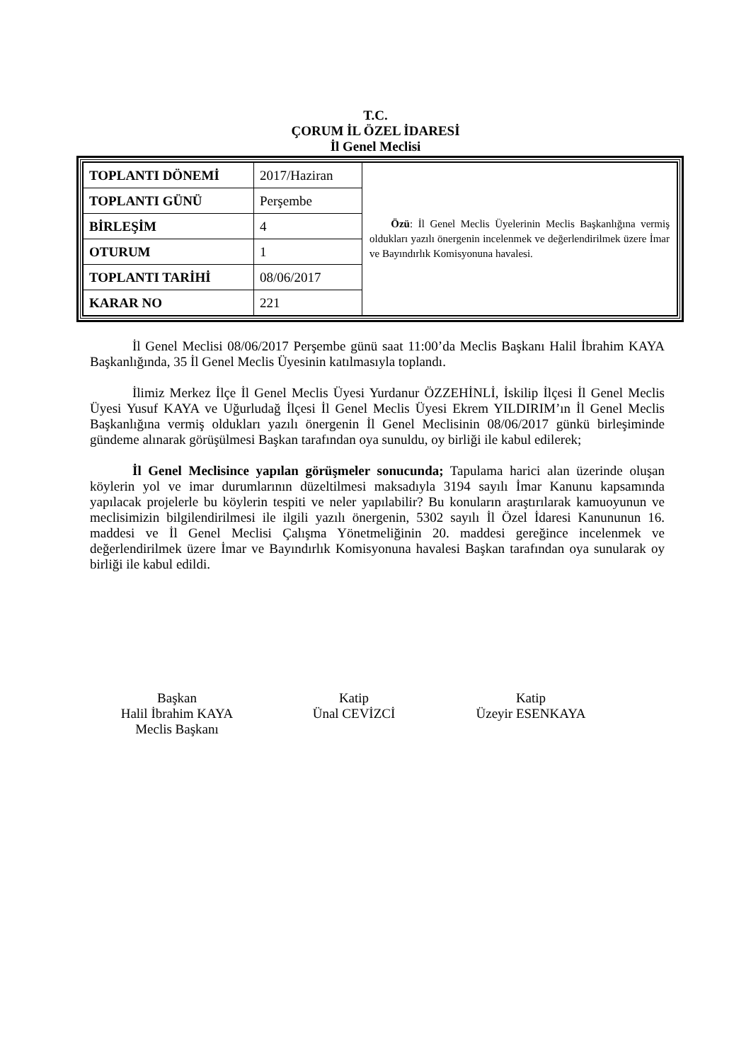T.C.
ÇORUM İL ÖZEL İDARESİ
İl Genel Meclisi
| TOPLANTI DÖNEMİ | 2017/Haziran | Özü : İl Genel Meclis Üyelerinin Meclis Başkanlığına vermiş oldukları yazılı önergenin incelenmek ve değerlendirilmek üzere İmar ve Bayındırlık Komisyonuna havalesi. |
| TOPLANTI GÜNÜ | Perşembe | |
| BİRLEŞİM | 4 | |
| OTURUM | 1 | |
| TOPLANTI TARİHİ | 08/06/2017 | |
| KARAR NO | 221 | |
İl Genel Meclisi 08/06/2017 Perşembe günü saat 11:00’da Meclis Başkanı Halil İbrahim KAYA Başkanlığında, 35 İl Genel Meclis Üyesinin katılmasıyla toplandı.
İlimiz Merkez İlçe İl Genel Meclis Üyesi Yurdanur ÖZZEHİNLİ, İskilip İlçesi İl Genel Meclis Üyesi Yusuf KAYA ve Uğurludağ İlçesi İl Genel Meclis Üyesi Ekrem YILDIRIM’ın İl Genel Meclis Başkanlığına vermiş oldukları yazılı önergenin İl Genel Meclisinin 08/06/2017 günkü birleşiminde gündeme alınarak görüşülmesi Başkan tarafından oya sunuldu, oy birliği ile kabul edilerek;
İl Genel Meclisince yapılan görüşmeler sonucunda; Tapulama harici alan üzerinde oluşan köylerin yol ve imar durumlarının düzeltilmesi maksadıyla 3194 sayılı İmar Kanunu kapsamında yapılacak projelerle bu köylerin tespiti ve neler yapılabilir? Bu konuların araştırılarak kamuoyunun ve meclisimizin bilgilendirilmesi ile ilgili yazılı önergenin, 5302 sayılı İl Özel İdaresi Kanununun 16. maddesi ve İl Genel Meclisi Çalışma Yönetmeliğinin 20. maddesi gereğince incelenmek ve değerlendirilmek üzere İmar ve Bayındırlık Komisyonuna havalesi Başkan tarafından oya sunularak oy birliği ile kabul edildi.
Başkan
Halil İbrahim KAYA
Meclis Başkanı
Katip
Ünal CEVİZCİ
Katip
Üzeyir ESENKAYA